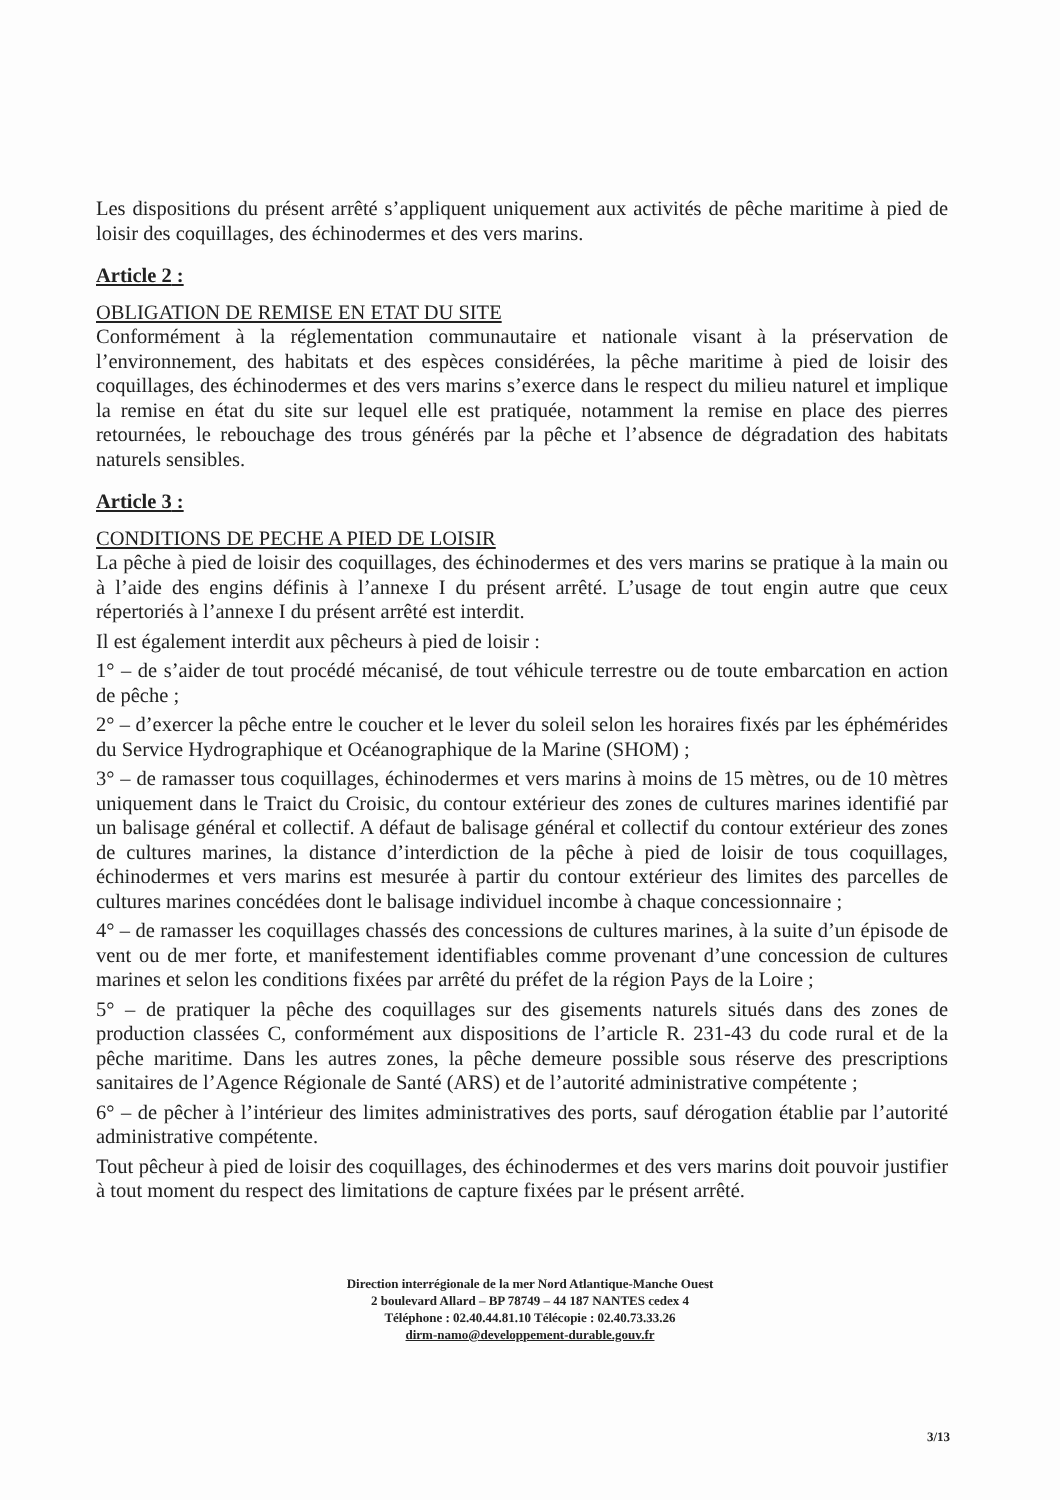Les dispositions du présent arrêté s’appliquent uniquement aux activités de pêche maritime à pied de loisir des coquillages, des échinodermes et des vers marins.
Article 2 :
OBLIGATION DE REMISE EN ETAT DU SITE
Conformément à la réglementation communautaire et nationale visant à la préservation de l’environnement, des habitats et des espèces considérées, la pêche maritime à pied de loisir des coquillages, des échinodermes et des vers marins s’exerce dans le respect du milieu naturel et implique la remise en état du site sur lequel elle est pratiquée, notamment la remise en place des pierres retournées, le rebouchage des trous générés par la pêche et l’absence de dégradation des habitats naturels sensibles.
Article 3 :
CONDITIONS DE PECHE A PIED DE LOISIR
La pêche à pied de loisir des coquillages, des échinodermes et des vers marins se pratique à la main ou à l’aide des engins définis à l’annexe I du présent arrêté. L’usage de tout engin autre que ceux répertoriés à l’annexe I du présent arrêté est interdit.
Il est également interdit aux pêcheurs à pied de loisir :
1° – de s’aider de tout procédé mécanisé, de tout véhicule terrestre ou de toute embarcation en action de pêche ;
2° – d’exercer la pêche entre le coucher et le lever du soleil selon les horaires fixés par les éphémérides du Service Hydrographique et Océanographique de la Marine (SHOM) ;
3° – de ramasser tous coquillages, échinodermes et vers marins à moins de 15 mètres, ou de 10 mètres uniquement dans le Traict du Croisic, du contour extérieur des zones de cultures marines identifié par un balisage général et collectif. A défaut de balisage général et collectif du contour extérieur des zones de cultures marines, la distance d’interdiction de la pêche à pied de loisir de tous coquillages, échinodermes et vers marins est mesurée à partir du contour extérieur des limites des parcelles de cultures marines concédées dont le balisage individuel incombe à chaque concessionnaire ;
4° – de ramasser les coquillages chassés des concessions de cultures marines, à la suite d’un épisode de vent ou de mer forte, et manifestement identifiables comme provenant d’une concession de cultures marines et selon les conditions fixées par arrêté du préfet de la région Pays de la Loire ;
5° – de pratiquer la pêche des coquillages sur des gisements naturels situés dans des zones de production classées C, conformément aux dispositions de l’article R. 231-43 du code rural et de la pêche maritime. Dans les autres zones, la pêche demeure possible sous réserve des prescriptions sanitaires de l’Agence Régionale de Santé (ARS) et de l’autorité administrative compétente ;
6° – de pêcher à l’intérieur des limites administratives des ports, sauf dérogation établie par l’autorité administrative compétente.
Tout pêcheur à pied de loisir des coquillages, des échinodermes et des vers marins doit pouvoir justifier à tout moment du respect des limitations de capture fixées par le présent arrêté.
Direction interrégionale de la mer Nord Atlantique-Manche Ouest
2 boulevard Allard – BP 78749 – 44 187 NANTES cedex 4
Téléphone : 02.40.44.81.10 Télécopie : 02.40.73.33.26
dirm-namo@developpement-durable.gouv.fr
3/13